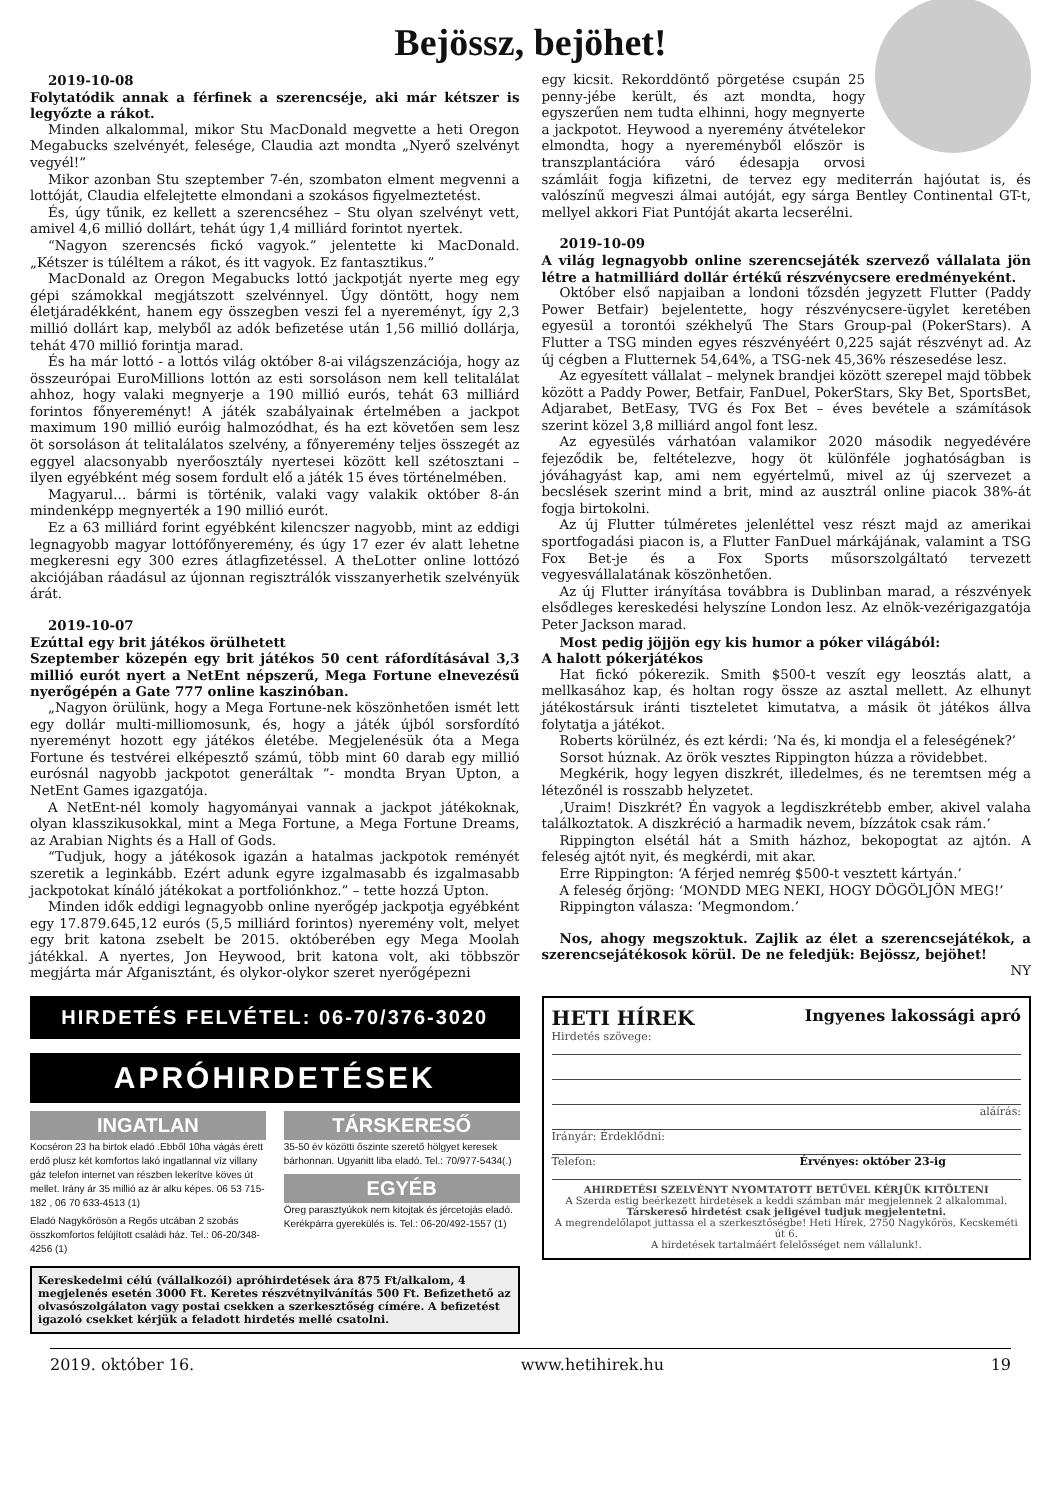Bejössz, bejöhet!
2019-10-08
Folytatódik annak a férfinek a szerencséje, aki már kétszer is legyőzte a rákot.
Minden alkalommal, mikor Stu MacDonald megvette a heti Oregon Megabucks szelvényét, felesége, Claudia azt mondta „Nyerő szelvényt vegyél!”
Mikor azonban Stu szeptember 7-én, szombaton elment megvenni a lottóját, Claudia elfelejtette elmondani a szokásos figyelmeztetést.
És, úgy tűnik, ez kellett a szerencséhez – Stu olyan szelvényt vett, amivel 4,6 millió dollárt, tehát úgy 1,4 milliárd forintot nyertek.
“Nagyon szerencsés fickó vagyok.” jelentette ki MacDonald. „Kétszer is túléltem a rákot, és itt vagyok. Ez fantasztikus.”
MacDonald az Oregon Megabucks lottó jackpotját nyerte meg egy gépi számokkal megjátszott szelvénnyel. Úgy döntött, hogy nem életjáradékként, hanem egy összegben veszi fel a nyereményt, így 2,3 millió dollárt kap, melyből az adók befizetése után 1,56 millió dollárja, tehát 470 millió forintja marad.
És ha már lottó - a lottós világ október 8-ai világszenzációja, hogy az összeurópai EuroMillions lottón az esti sorsoláson nem kell telitalálat ahhoz, hogy valaki megnyerje a 190 millió eurós, tehát 63 milliárd forintos főnyereményt! A játék szabályainak értelmében a jackpot maximum 190 millió euróig halmozódhat, és ha ezt követően sem lesz öt sorsoláson át telitalálatos szelvény, a főnyeremény teljes összegét az eggyel alacsonyabb nyerőosztály nyertesei között kell szétosztani – ilyen egyébként még sosem fordult elő a játék 15 éves történelmében.
Magyarul… bármi is történik, valaki vagy valakik október 8-án mindenképp megnyerték a 190 millió eurót.
Ez a 63 milliárd forint egyébként kilencszer nagyobb, mint az eddigi legnagyobb magyar lottófőnyeremény, és úgy 17 ezer év alatt lehetne megkeresni egy 300 ezres átlagfizetéssel. A theLotter online lottózó akciójában ráadásul az újonnan regisztrálók visszanyerhetik szelvényük árát.
2019-10-07
Ezúttal egy brit játékos örülhetett
Szeptember közepén egy brit játékos 50 cent ráfordításával 3,3 millió eurót nyert a NetEnt népszerű, Mega Fortune elnevezésű nyerőgépén a Gate 777 online kaszinóban.
„Nagyon örülünk, hogy a Mega Fortune-nek köszönhetően ismét lett egy dollár multi-milliomosunk, és, hogy a játék újból sorsfordító nyereményt hozott egy játékos életébe. Megjelenésük óta a Mega Fortune és testvérei elképesztő számú, több mint 60 darab egy millió eurósnál nagyobb jackpotot generáltak ”- mondta Bryan Upton, a NetEnt Games igazgatója.
A NetEnt-nél komoly hagyományai vannak a jackpot játékoknak, olyan klasszikusokkal, mint a Mega Fortune, a Mega Fortune Dreams, az Arabian Nights és a Hall of Gods.
“Tudjuk, hogy a játékosok igazán a hatalmas jackpotok reményét szeretik a leginkább. Ezért adunk egyre izgalmasabb és izgalmasabb jackpotokat kínáló játékokat a portfoliónkhoz.” – tette hozzá Upton.
Minden idők eddigi legnagyobb online nyerőgép jackpotja egyébként egy 17.879.645,12 eurós (5,5 milliárd forintos) nyeremény volt, melyet egy brit katona zsebelt be 2015. októberében egy Mega Moolah játékkal. A nyertes, Jon Heywood, brit katona volt, aki többször megjárta már Afganisztánt, és olykor-olykor szeret nyerőgépezni
egy kicsit. Rekorddöntő pörgetése csupán 25 penny-jébe került, és azt mondta, hogy egyszerűen nem tudta elhinni, hogy megnyerte a jackpotot. Heywood a nyeremény átvételekor elmondta, hogy a nyereményből először is transzplantációra váró édesapja orvosi számláit fogja kifizetni, de tervez egy mediterrán hajóutat is, és valószínű megveszi álmai autóját, egy sárga Bentley Continental GT-t, mellyel akkori Fiat Puntóját akarta lecserélni.
2019-10-09
A világ legnagyobb online szerencsejáték szervező vállalata jön létre a hatmilliárd dollár értékű részvénycsere eredményeként.
Október első napjaiban a londoni tőzsdén jegyzett Flutter (Paddy Power Betfair) bejelentette, hogy részvénycsere-ügylet keretében egyesül a torontói székhelyű The Stars Group-pal (PokerStars). A Flutter a TSG minden egyes részvényéért 0,225 saját részvényt ad. Az új cégben a Flutternek 54,64%, a TSG-nek 45,36% részesedése lesz.
Az egyesített vállalat – melynek brandjei között szerepel majd többek között a Paddy Power, Betfair, FanDuel, PokerStars, Sky Bet, SportsBet, Adjarabet, BetEasy, TVG és Fox Bet – éves bevétele a számítások szerint közel 3,8 milliárd angol font lesz.
Az egyesülés várhatóan valamikor 2020 második negyedévére fejeződik be, feltételezve, hogy öt különféle joghatóságban is jóváhagyást kap, ami nem egyértelmű, mivel az új szervezet a becslések szerint mind a brit, mind az ausztrál online piacok 38%-át fogja birtokolni.
Az új Flutter túlméretes jelenléttel vesz részt majd az amerikai sportfogadási piacon is, a Flutter FanDuel márkájának, valamint a TSG Fox Bet-je és a Fox Sports műsorszolgáltató tervezett vegyesvállalatának köszönhetően.
Az új Flutter irányítása továbbra is Dublinban marad, a részvények elsődleges kereskedési helyszíne London lesz. Az elnök-vezérigazgatója Peter Jackson marad.
Most pedig jöjjön egy kis humor a póker világából:
A halott pókerjátékos
Hat fickó pókerezik. Smith $500-t veszít egy leosztás alatt, a mellkasához kap, és holtan rogy össze az asztal mellett. Az elhunyt játékostársuk iránti tiszteletet kimutatva, a másik öt játékos állva folytatja a játékot.
Roberts körülnéz, és ezt kérdi: ‘Na és, ki mondja el a feleségének?’
Sorsot húznak. Az örök vesztes Rippington húzza a rövidebbet.
Megkérik, hogy legyen diszkrét, illedelmes, és ne teremtsen még a létezőnél is rosszabb helyzetet.
‚Uraim! Diszkrét? Én vagyok a legdiszkrétebb ember, akivel valaha találkoztatok. A diszkréció a harmadik nevem, bízzátok csak rám.’
Rippington elsétál hát a Smith házhoz, bekopogtat az ajtón. A feleség ajtót nyit, és megkérdi, mit akar.
Erre Rippington: ‘A férjed nemrég $500-t vesztett kártyán.’
A feleség őrjöng: ‘MONDD MEG NEKI, HOGY DÖGÖLJÖN MEG!’
Rippington válasza: ‘Megmondom.’
Nos, ahogy megszoktuk. Zajlik az élet a szerencsejátékok, a szerencsejátékosok körül. De ne feledjük: Bejössz, bejöhet!
NY
HIRDETÉS FELVÉTEL: 06-70/376-3020
APRÓHIRDETÉSEK
INGATLAN
Kocséron 23 ha birtok eladó .Ebből 10ha vágás érett erdő plusz két komfortos lakó ingatlannal víz villany gáz telefon internet van részben lekerítve köves út mellet. Irány ár 35 millió az ár alku képes. 06 53 715-182 , 06 70 633-4513 (1)
Eladó Nagykőrösön a Regős utcában 2 szobás összkomfortos felújított családi ház. Tel.: 06-20/348-4256 (1)
TÁRSKERESŐ
35-50 év közötti őszinte szerető hölgyet keresek bárhonnan. Ugyanitt liba eladó. Tel.: 70/977-5434(.)
EGYÉB
Öreg parasztyúkok nem kitojtak és jércetojás eladó. Kerékpárra gyerekülés is. Tel.: 06-20/492-1557 (1)
Kereskedelmi célú (vállalkozói) apróhirdetések ára 875 Ft/alkalom, 4 megjelenés esetén 3000 Ft. Keretes részvétnyilvánítás 500 Ft. Befizethető az olvasószolgálaton vagy postai csekken a szerkesztőség címére. A befizetést igazoló csekket kérjük a feladott hirdetés mellé csatolni.
HETI HÍREK Ingyenes lakossági apró
Hirdetés szövege:
aláírás:
Irányár: Érdeklődni:
Telefon: Érvényes: október 23-ig
AHIRDETÉSI SZELVÉNYT NYOMTATOTT BETŰVEL KÉRJÜK KITÖLTENI
A Szerda estig beérkezett hirdetések a keddi számban már megjelennek 2 alkalommal.
Társkereső hirdetést csak jeligével tudjuk megjelentetni.
A megrendelőlapot juttassa el a szerkesztőségbe! Heti Hírek, 2750 Nagykőrös, Kecskeméti út 6.
A hirdetések tartalmáért felelősséget nem vállalunk!.
2019. október 16. www.hetihirek.hu 19